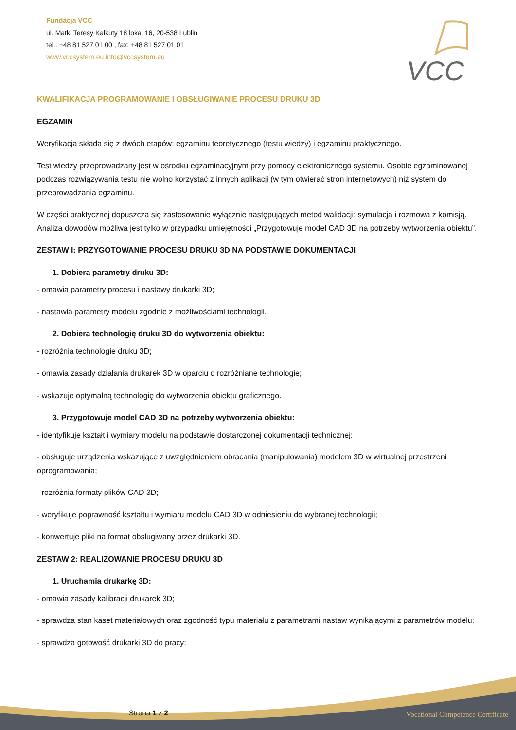Fundacja VCC
ul. Matki Teresy Kalkuty 18 lokal 16, 20-538 Lublin
tel.: +48 81 527 01 00 , fax: +48 81 527 01 01
www.vccsystem.eu info@vccsystem.eu
VCC
KWALIFIKACJA PROGRAMOWANIE I OBSŁUGIWANIE PROCESU DRUKU 3D
EGZAMIN
Weryfikacja składa się z dwóch etapów: egzaminu teoretycznego (testu wiedzy) i egzaminu praktycznego.
Test wiedzy przeprowadzany jest w ośrodku egzaminacyjnym przy pomocy elektronicznego systemu. Osobie egzaminowanej podczas rozwiązywania testu nie wolno korzystać z innych aplikacji (w tym otwierać stron internetowych) niż system do przeprowadzania egzaminu.
W części praktycznej dopuszcza się zastosowanie wyłącznie następujących metod walidacji: symulacja i rozmowa z komisją. Analiza dowodów możliwa jest tylko w przypadku umiejętności „Przygotowuje model CAD 3D na potrzeby wytworzenia obiektu”.
ZESTAW I: PRZYGOTOWANIE PROCESU DRUKU 3D NA PODSTAWIE DOKUMENTACJI
1. Dobiera parametry druku 3D:
- omawia parametry procesu i nastawy drukarki 3D;
- nastawia parametry modelu zgodnie z możliwościami technologii.
2. Dobiera technologię druku 3D do wytworzenia obiektu:
- rozróżnia technologie druku 3D;
- omawia zasady działania drukarek 3D w oparciu o rozróżniane technologie;
- wskazuje optymalną technologię do wytworzenia obiektu graficznego.
3. Przygotowuje model CAD 3D na potrzeby wytworzenia obiektu:
- identyfikuje kształt i wymiary modelu na podstawie dostarczonej dokumentacji technicznej;
- obsługuje urządzenia wskazujące z uwzględnieniem obracania (manipulowania) modelem 3D w wirtualnej przestrzeni oprogramowania;
- rozróżnia formaty plików CAD 3D;
- weryfikuje poprawność kształtu i wymiaru modelu CAD 3D w odniesieniu do wybranej technologii;
- konwertuje pliki na format obsługiwany przez drukarki 3D.
ZESTAW 2: REALIZOWANIE PROCESU DRUKU 3D
1. Uruchamia drukarkę 3D:
- omawia zasady kalibracji drukarek 3D;
- sprawdza stan kaset materiałowych oraz zgodność typu materiału z parametrami nastaw wynikającymi z parametrów modelu;
- sprawdza gotowość drukarki 3D do pracy;
Strona 1 z 2
Vocational Competence Certificate